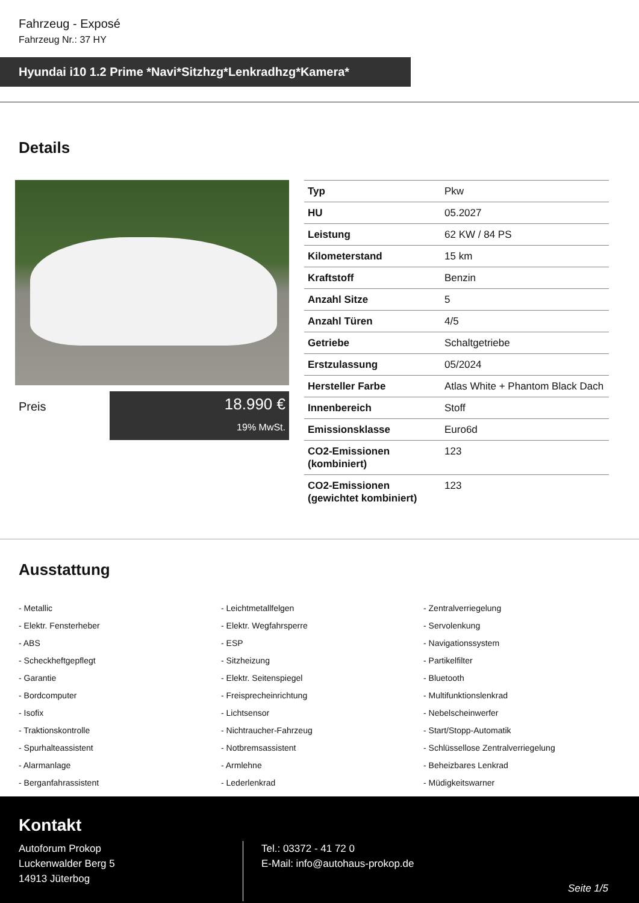Fahrzeug - Exposé
Fahrzeug Nr.: 37 HY
Hyundai i10 1.2 Prime *Navi*Sitzhzg*Lenkradhzg*Kamera*
Details
Preis
18.990 €
19% MwSt.
| Typ | Pkw |
| HU | 05.2027 |
| Leistung | 62 KW / 84 PS |
| Kilometerstand | 15 km |
| Kraftstoff | Benzin |
| Anzahl Sitze | 5 |
| Anzahl Türen | 4/5 |
| Getriebe | Schaltgetriebe |
| Erstzulassung | 05/2024 |
| Hersteller Farbe | Atlas White + Phantom Black Dach |
| Innenbereich | Stoff |
| Emissionsklasse | Euro6d |
| CO2-Emissionen (kombiniert) | 123 |
| CO2-Emissionen (gewichtet kombiniert) | 123 |
Ausstattung
- Metallic
- Leichtmetallfelgen
- Zentralverriegelung
- Elektr. Fensterheber
- Elektr. Wegfahrsperre
- Servolenkung
- ABS
- ESP
- Navigationssystem
- Scheckheftgepflegt
- Sitzheizung
- Partikelfilter
- Garantie
- Elektr. Seitenspiegel
- Bluetooth
- Bordcomputer
- Freisprecheinrichtung
- Multifunktionslenkrad
- Isofix
- Lichtsensor
- Nebelscheinwerfer
- Traktionskontrolle
- Nichtraucher-Fahrzeug
- Start/Stopp-Automatik
- Spurhalteassistent
- Notbremsassistent
- Schlüssellose Zentralverriegelung
- Alarmanlage
- Armlehne
- Beheizbares Lenkrad
- Berganfahrassistent
- Lederlenkrad
- Müdigkeitswarner
Kontakt
Autoforum Prokop
Luckenwalder Berg 5
14913 Jüterbog
Tel.: 03372 - 41 72 0
E-Mail: info@autohaus-prokop.de
Seite 1/5